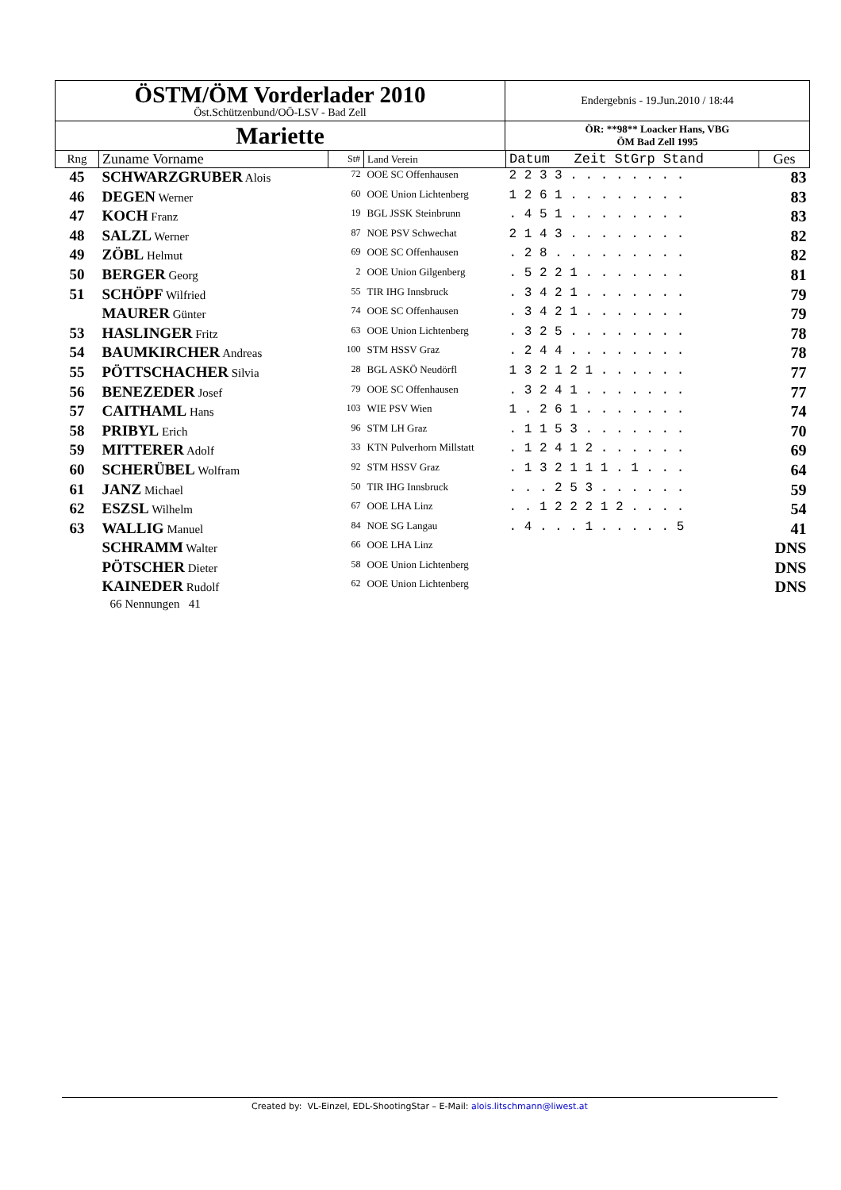| ÖSTM/ÖM Vorderlader 2010 Öst.Schützenbund/OÖ-LSV - Bad Zell | Endergebnis - 19.Jun.2010 / 18:44 |
| Mariette | ÖR: **98** Loacker Hans, VBG ÖM Bad Zell 1995 |
| Rng | Zuname Vorname | St# | Land Verein | Datum Zeit StGrp Stand | Ges |
| --- | --- | --- | --- | --- | --- |
| 45 | SCHWARZGRUBER Alois | 72 | OOE SC Offenhausen | 2 2 3 3 . . . . . . . . | 83 |
| 46 | DEGEN Werner | 60 | OOE Union Lichtenberg | 1 2 6 1 . . . . . . . . | 83 |
| 47 | KOCH Franz | 19 | BGL JSSK Steinbrunn | . 4 5 1 . . . . . . . . | 83 |
| 48 | SALZL Werner | 87 | NOE PSV Schwechat | 2 1 4 3 . . . . . . . . | 82 |
| 49 | ZÖBL Helmut | 69 | OOE SC Offenhausen | . 2 8 . . . . . . . . . | 82 |
| 50 | BERGER Georg | 2 | OOE Union Gilgenberg | . 5 2 2 1 . . . . . . . | 81 |
| 51 | SCHÖPF Wilfried | 55 | TIR IHG Innsbruck | . 3 4 2 1 . . . . . . . | 79 |
| | MAURER Günter | 74 | OOE SC Offenhausen | . 3 4 2 1 . . . . . . . | 79 |
| 53 | HASLINGER Fritz | 63 | OOE Union Lichtenberg | . 3 2 5 . . . . . . . . | 78 |
| 54 | BAUMKIRCHER Andreas | 100 | STM HSSV Graz | . 2 4 4 . . . . . . . . | 78 |
| 55 | PÖTTSCHACHER Silvia | 28 | BGL ASKÖ Neudörfl | 1 3 2 1 2 1 . . . . . . | 77 |
| 56 | BENEZEDER Josef | 79 | OOE SC Offenhausen | . 3 2 4 1 . . . . . . . | 77 |
| 57 | CAITHAML Hans | 103 | WIE PSV Wien | 1 . 2 6 1 . . . . . . . | 74 |
| 58 | PRIBYL Erich | 96 | STM LH Graz | . 1 1 5 3 . . . . . . . | 70 |
| 59 | MITTERER Adolf | 33 | KTN Pulverhorn Millstatt | . 1 2 4 1 2 . . . . . . | 69 |
| 60 | SCHERÜBEL Wolfram | 92 | STM HSSV Graz | . 1 3 2 1 1 1 . 1 . . . | 64 |
| 61 | JANZ Michael | 50 | TIR IHG Innsbruck | . . . 2 5 3 . . . . . . | 59 |
| 62 | ESZSL Wilhelm | 67 | OOE LHA Linz | . . 1 2 2 2 1 2 . . . . | 54 |
| 63 | WALLIG Manuel | 84 | NOE SG Langau | . 4 . . . 1 . . . . . 5 | 41 |
| | SCHRAMM Walter | 66 | OOE LHA Linz | | DNS |
| | PÖTSCHER Dieter | 58 | OOE Union Lichtenberg | | DNS |
| | KAINEDER Rudolf | 62 | OOE Union Lichtenberg | | DNS |
| | 66 Nennungen 41 | | | | |
Created by: VL-Einzel, EDL-ShootingStar – E-Mail: alois.litschmann@liwest.at